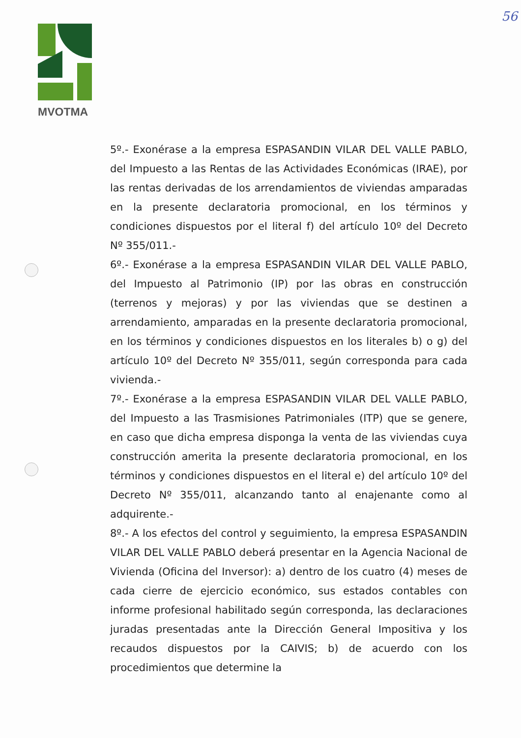56
MVOTMA
5º.- Exonérase a la empresa ESPASANDIN VILAR DEL VALLE PABLO, del Impuesto a las Rentas de las Actividades Económicas (IRAE), por las rentas derivadas de los arrendamientos de viviendas amparadas en la presente declaratoria promocional, en los términos y condiciones dispuestos por el literal f) del artículo 10º del Decreto Nº 355/011.-
6º.- Exonérase a la empresa ESPASANDIN VILAR DEL VALLE PABLO, del Impuesto al Patrimonio (IP) por las obras en construcción (terrenos y mejoras) y por las viviendas que se destinen a arrendamiento, amparadas en la presente declaratoria promocional, en los términos y condiciones dispuestos en los literales b) o g) del artículo 10º del Decreto Nº 355/011, según corresponda para cada vivienda.-
7º.- Exonérase a la empresa ESPASANDIN VILAR DEL VALLE PABLO, del Impuesto a las Trasmisiones Patrimoniales (ITP) que se genere, en caso que dicha empresa disponga la venta de las viviendas cuya construcción amerita la presente declaratoria promocional, en los términos y condiciones dispuestos en el literal e) del artículo 10º del Decreto Nº 355/011, alcanzando tanto al enajenante como al adquirente.-
8º.- A los efectos del control y seguimiento, la empresa ESPASANDIN VILAR DEL VALLE PABLO deberá presentar en la Agencia Nacional de Vivienda (Oficina del Inversor): a) dentro de los cuatro (4) meses de cada cierre de ejercicio económico, sus estados contables con informe profesional habilitado según corresponda, las declaraciones juradas presentadas ante la Dirección General Impositiva y los recaudos dispuestos por la CAIVIS; b) de acuerdo con los procedimientos que determine la